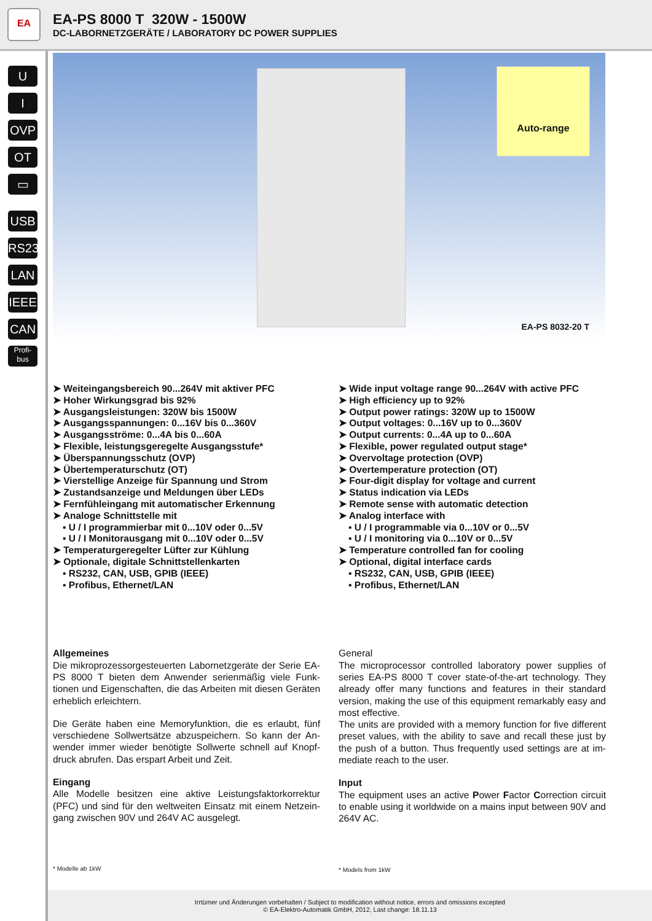EA
EA-PS 8000 T 320W - 1500W
DC-LABORNETZGERÄTE / LABORATORY DC POWER SUPPLIES
U
I
OVP
OT
▭
USB
RS232
LAN
IEEE
CAN
Profi-
bus
Auto-range
EA-PS 8032-20 T
➤ Weiteingangsbereich 90...264V mit aktiver PFC
➤ Hoher Wirkungsgrad bis 92%
➤ Ausgangsleistungen: 320W bis 1500W
➤ Ausgangsspannungen: 0...16V bis 0...360V
➤ Ausgangsströme: 0...4A bis 0...60A
➤ Flexible, leistungsgeregelte Ausgangsstufe*
➤ Überspannungsschutz (OVP)
➤ Übertemperaturschutz (OT)
➤ Vierstellige Anzeige für Spannung und Strom
➤ Zustandsanzeige und Meldungen über LEDs
➤ Fernfühleingang mit automatischer Erkennung
➤ Analoge Schnittstelle mit
▪ U / I programmierbar mit 0...10V oder 0...5V
▪ U / I Monitorausgang mit 0...10V oder 0...5V
➤ Temperaturgeregelter Lüfter zur Kühlung
➤ Optionale, digitale Schnittstellenkarten
▪ RS232, CAN, USB, GPIB (IEEE)
▪ Profibus, Ethernet/LAN
➤ Wide input voltage range 90...264V with active PFC
➤ High efficiency up to 92%
➤ Output power ratings: 320W up to 1500W
➤ Output voltages: 0...16V up to 0...360V
➤ Output currents: 0...4A up to 0...60A
➤ Flexible, power regulated output stage*
➤ Overvoltage protection (OVP)
➤ Overtemperature protection (OT)
➤ Four-digit display for voltage and current
➤ Status indication via LEDs
➤ Remote sense with automatic detection
➤ Analog interface with
▪ U / I programmable via 0...10V or 0...5V
▪ U / I monitoring via 0...10V or 0...5V
➤ Temperature controlled fan for cooling
➤ Optional, digital interface cards
▪ RS232, CAN, USB, GPIB (IEEE)
▪ Profibus, Ethernet/LAN
Allgemeines
Die mikroprozessorgesteuerten Labornetzgeräte der Serie EA-PS 8000 T bieten dem Anwender serienmäßig viele Funk-tionen und Eigenschaften, die das Arbeiten mit diesen Geräten erheblich erleichtern.
Die Geräte haben eine Memoryfunktion, die es erlaubt, fünf verschiedene Sollwertsätze abzuspeichern. So kann der An-wender immer wieder benötigte Sollwerte schnell auf Knopf-druck abrufen. Das erspart Arbeit und Zeit.
Eingang
Alle Modelle besitzen eine aktive Leistungsfaktorkorrektur (PFC) und sind für den weltweiten Einsatz mit einem Netzein-gang zwischen 90V und 264V AC ausgelegt.
* Modelle ab 1kW
General
The microprocessor controlled laboratory power supplies of series EA-PS 8000 T cover state-of-the-art technology. They already offer many functions and features in their standard version, making the use of this equipment remarkably easy and most effective.
The units are provided with a memory function for five different preset values, with the ability to save and recall these just by the push of a button. Thus frequently used settings are at im-mediate reach to the user.
Input
The equipment uses an active Power Factor Correction circuit to enable using it worldwide on a mains input between 90V and 264V AC.
* Models from 1kW
Irrtümer und Änderungen vorbehalten / Subject to modification without notice, errors and omissions excepted
© EA-Elektro-Automatik GmbH, 2012, Last change: 18.11.13